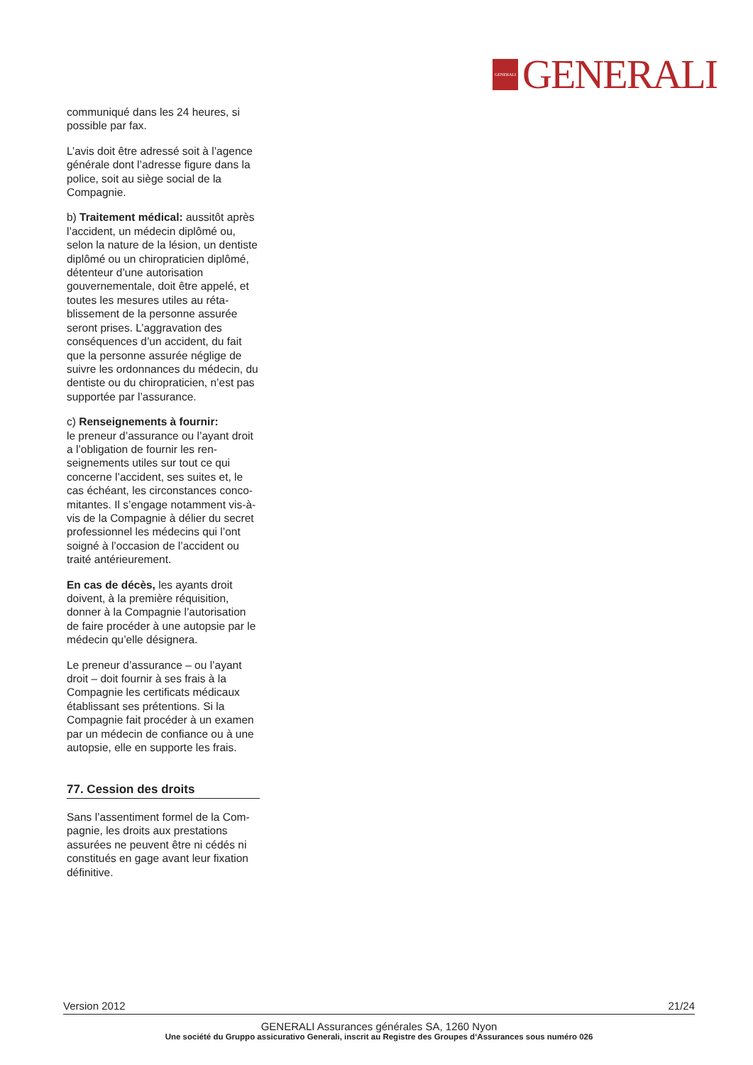GENERALI
GENERALI
communiqué dans les 24 heures, si possible par fax.
L’avis doit être adressé soit à l’agence générale dont l’adresse figure dans la police, soit au siège social de la Compagnie.
b) Traitement médical: aussitôt après l’accident, un médecin diplômé ou, selon la nature de la lésion, un dentiste diplômé ou un chiropraticien diplômé, détenteur d’une autorisation gouvernementale, doit être appelé, et toutes les mesures utiles au réta­blissement de la personne assurée seront prises. L’aggravation des conséquences d’un accident, du fait que la personne assurée néglige de suivre les ordonnances du médecin, du dentiste ou du chiropraticien, n’est pas supportée par l’assurance.
c) Renseignements à fournir:
le preneur d’assurance ou l’ayant droit a l’obligation de fournir les ren­seignements utiles sur tout ce qui concerne l’accident, ses suites et, le cas échéant, les circonstances conco­mitantes. Il s’engage notamment vis-à-vis de la Compagnie à délier du secret professionnel les médecins qui l’ont soigné à l’occasion de l’accident ou traité antérieurement.
En cas de décès, les ayants droit doivent, à la première réquisition, donner à la Compagnie l’autorisation de faire procéder à une autopsie par le médecin qu’elle désignera.
Le preneur d’assurance – ou l’ayant droit – doit fournir à ses frais à la Compagnie les certificats médicaux établissant ses prétentions. Si la Compagnie fait procéder à un exa­men par un médecin de confiance ou à une autopsie, elle en supporte les frais.
77. Cession des droits
Sans l’assentiment formel de la Com­pagnie, les droits aux prestations assurées ne peuvent être ni cédés ni constitués en gage avant leur fixation définitive.
Version 2012 21/24
GENERALI Assurances générales SA, 1260 Nyon
Une société du Gruppo assicurativo Generali, inscrit au Registre des Groupes d‘Assurances sous numéro 026